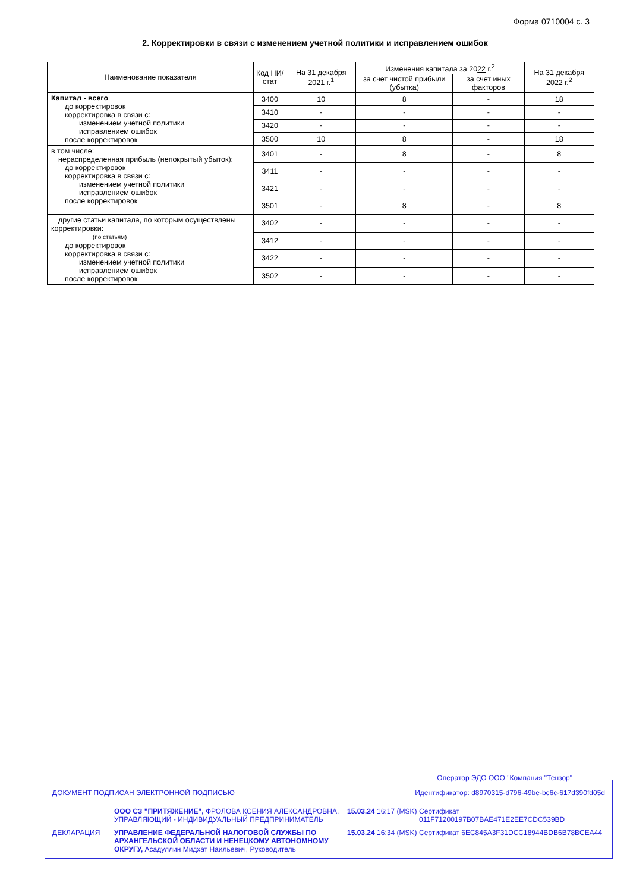Форма 0710004 с. 3
2. Корректировки в связи с изменением учетной политики и исправлением ошибок
| Наименование показателя | Код НИ/ стат | На 31 декабря 2021 г.<sup>1</sup> | Изменения капитала за 20 22 г.<sup>2</sup> | | На 31 декабря 2022 г.<sup>2</sup> |
| --- | --- | --- | --- | --- | --- |
| | | | за счет чистой прибыли (убытка) | за счет иных факторов | |
| Капитал - всего до корректировок корректировка в связи с: изменением учетной политики исправлением ошибок после корректировок | 3400 | 10 | 8 | - | 18 |
| | 3410 | - | - | - | - |
| | 3420 | - | - | - | - |
| | 3500 | 10 | 8 | - | 18 |
| в том числе: нераспределенная прибыль (непокрытый убыток): до корректировок корректировка в связи с: изменением учетной политики исправлением ошибок после корректировок | 3401 | - | 8 | - | 8 |
| | 3411 | - | - | - | - |
| | 3421 | - | - | - | - |
| | 3501 | - | 8 | - | 8 |
| другие статьи капитала, по которым осуществлены корректировки: (по статьям) до корректировок корректировка в связи с: изменением учетной политики исправлением ошибок после корректировок | 3402 | - | - | - | - |
| | 3412 | - | - | - | - |
| | 3422 | - | - | - | - |
| | 3502 | - | - | - | - |
Оператор ЭДО ООО "Компания "Тензор"
ДОКУМЕНТ ПОДПИСАН ЭЛЕКТРОННОЙ ПОДПИСЬЮ Идентификатор: d8970315-d796-49be-bc6c-617d390fd05d
ООО СЗ "ПРИТЯЖЕНИЕ", ФРОЛОВА КСЕНИЯ АЛЕКСАНДРОВНА, УПРАВЛЯЮЩИЙ - ИНДИВИДУАЛЬНЫЙ ПРЕДПРИНИМАТЕЛЬ
15.03.24 16:17 (MSK)
Сертификат 011F71200197B07BAE471E2EE7CDC539BD
ДЕКЛАРАЦИЯ
УПРАВЛЕНИЕ ФЕДЕРАЛЬНОЙ НАЛОГОВОЙ СЛУЖБЫ ПО АРХАНГЕЛЬСКОЙ ОБЛАСТИ И НЕНЕЦКОМУ АВТОНОМНОМУ ОКРУГУ, Асадуллин Мидхат Наильевич, Руководитель
15.03.24 16:34 (MSK)
Сертификат 6EC845A3F31DCC18944BDB6B78BCEA44